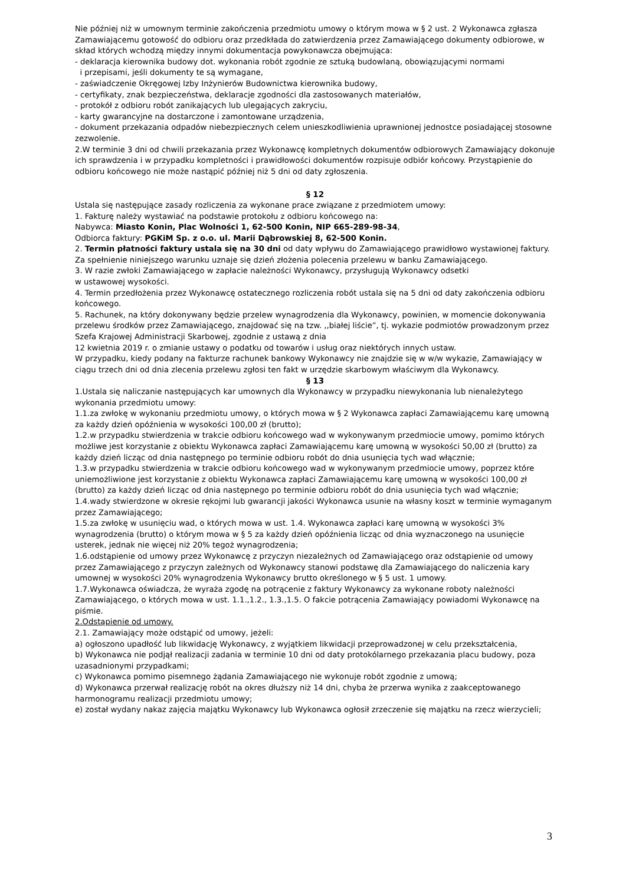Nie później niż w umownym terminie zakończenia przedmiotu umowy o którym mowa w § 2 ust. 2 Wykonawca zgłasza Zamawiającemu gotowość do odbioru oraz przedkłada do zatwierdzenia przez Zamawiającego dokumenty odbiorowe, w skład których wchodzą między innymi dokumentacja powykonawcza obejmująca:
- deklaracja kierownika budowy dot. wykonania robót zgodnie ze sztuką budowlaną, obowiązującymi normami
i przepisami, jeśli dokumenty te są wymagane,
- zaświadczenie Okręgowej Izby Inżynierów Budownictwa kierownika budowy,
- certyfikaty, znak bezpieczeństwa, deklaracje zgodności dla zastosowanych materiałów,
- protokół z odbioru robót zanikających lub ulegających zakryciu,
- karty gwarancyjne na dostarczone i zamontowane urządzenia,
- dokument przekazania odpadów niebezpiecznych celem unieszkodliwienia uprawnionej jednostce posiadającej stosowne zezwolenie.
2.W terminie 3 dni od chwili przekazania przez Wykonawcę kompletnych dokumentów odbiorowych Zamawiający dokonuje ich sprawdzenia i w przypadku kompletności i prawidłowości dokumentów rozpisuje odbiór końcowy. Przystąpienie do odbioru końcowego nie może nastąpić później niż 5 dni od daty zgłoszenia.
§ 12
Ustala się następujące zasady rozliczenia za wykonane prace związane z przedmiotem umowy:
1. Fakturę należy wystawiać na podstawie protokołu z odbioru końcowego na:
Nabywca: Miasto Konin, Plac Wolności 1, 62-500 Konin, NIP 665-289-98-34,
Odbiorca faktury: PGKiM Sp. z o.o. ul. Marii Dąbrowskiej 8, 62-500 Konin.
2. Termin płatności faktury ustala się na 30 dni od daty wpływu do Zamawiającego prawidłowo wystawionej faktury. Za spełnienie niniejszego warunku uznaje się dzień złożenia polecenia przelewu w banku Zamawiającego.
3. W razie zwłoki Zamawiającego w zapłacie należności Wykonawcy, przysługują Wykonawcy odsetki
w ustawowej wysokości.
4. Termin przedłożenia przez Wykonawcę ostatecznego rozliczenia robót ustala się na 5 dni od daty zakończenia odbioru końcowego.
5. Rachunek, na który dokonywany będzie przelew wynagrodzenia dla Wykonawcy, powinien, w momencie dokonywania przelewu środków przez Zamawiającego, znajdować się na tzw. ,,białej liście”, tj. wykazie podmiotów prowadzonym przez Szefa Krajowej Administracji Skarbowej, zgodnie z ustawą z dnia
12 kwietnia 2019 r. o zmianie ustawy o podatku od towarów i usług oraz niektórych innych ustaw.
W przypadku, kiedy podany na fakturze rachunek bankowy Wykonawcy nie znajdzie się w w/w wykazie, Zamawiający w ciągu trzech dni od dnia zlecenia przelewu zgłosi ten fakt w urzędzie skarbowym właściwym dla Wykonawcy.
§ 13
1.Ustala się naliczanie następujących kar umownych dla Wykonawcy w przypadku niewykonania lub nienależytego wykonania przedmiotu umowy:
1.1.za zwłokę w wykonaniu przedmiotu umowy, o których mowa w § 2 Wykonawca zapłaci Zamawiającemu karę umowną za każdy dzień opóźnienia w wysokości 100,00 zł (brutto);
1.2.w przypadku stwierdzenia w trakcie odbioru końcowego wad w wykonywanym przedmiocie umowy, pomimo których możliwe jest korzystanie z obiektu Wykonawca zapłaci Zamawiającemu karę umowną w wysokości 50,00 zł (brutto) za każdy dzień licząc od dnia następnego po terminie odbioru robót do dnia usunięcia tych wad włącznie;
1.3.w przypadku stwierdzenia w trakcie odbioru końcowego wad w wykonywanym przedmiocie umowy, poprzez które uniemożliwione jest korzystanie z obiektu Wykonawca zapłaci Zamawiającemu karę umowną w wysokości 100,00 zł (brutto) za każdy dzień licząc od dnia następnego po terminie odbioru robót do dnia usunięcia tych wad włącznie;
1.4.wady stwierdzone w okresie rękojmi lub gwarancji jakości Wykonawca usunie na własny koszt w terminie wymaganym przez Zamawiającego;
1.5.za zwłokę w usunięciu wad, o których mowa w ust. 1.4. Wykonawca zapłaci karę umowną w wysokości 3% wynagrodzenia (brutto) o którym mowa w § 5 za każdy dzień opóźnienia licząc od dnia wyznaczonego na usunięcie usterek, jednak nie więcej niż 20% tegoż wynagrodzenia;
1.6.odstąpienie od umowy przez Wykonawcę z przyczyn niezależnych od Zamawiającego oraz odstąpienie od umowy przez Zamawiającego z przyczyn zależnych od Wykonawcy stanowi podstawę dla Zamawiającego do naliczenia kary umownej w wysokości 20% wynagrodzenia Wykonawcy brutto określonego w § 5 ust. 1 umowy.
1.7.Wykonawca oświadcza, że wyraża zgodę na potrącenie z faktury Wykonawcy za wykonane roboty należności Zamawiającego, o których mowa w ust. 1.1.,1.2., 1.3.,1.5. O fakcie potrącenia Zamawiający powiadomi Wykonawcę na piśmie.
2.Odstąpienie od umowy.
2.1. Zamawiający może odstąpić od umowy, jeżeli:
a) ogłoszono upadłość lub likwidację Wykonawcy, z wyjątkiem likwidacji przeprowadzonej w celu przekształcenia,
b) Wykonawca nie podjął realizacji zadania w terminie 10 dni od daty protokólarnego przekazania placu budowy, poza uzasadnionymi przypadkami;
c) Wykonawca pomimo pisemnego żądania Zamawiającego nie wykonuje robót zgodnie z umową;
d) Wykonawca przerwał realizację robót na okres dłuższy niż 14 dni, chyba że przerwa wynika z zaakceptowanego harmonogramu realizacji przedmiotu umowy;
e) został wydany nakaz zajęcia majątku Wykonawcy lub Wykonawca ogłosił zrzeczenie się majątku na rzecz wierzycieli;
3